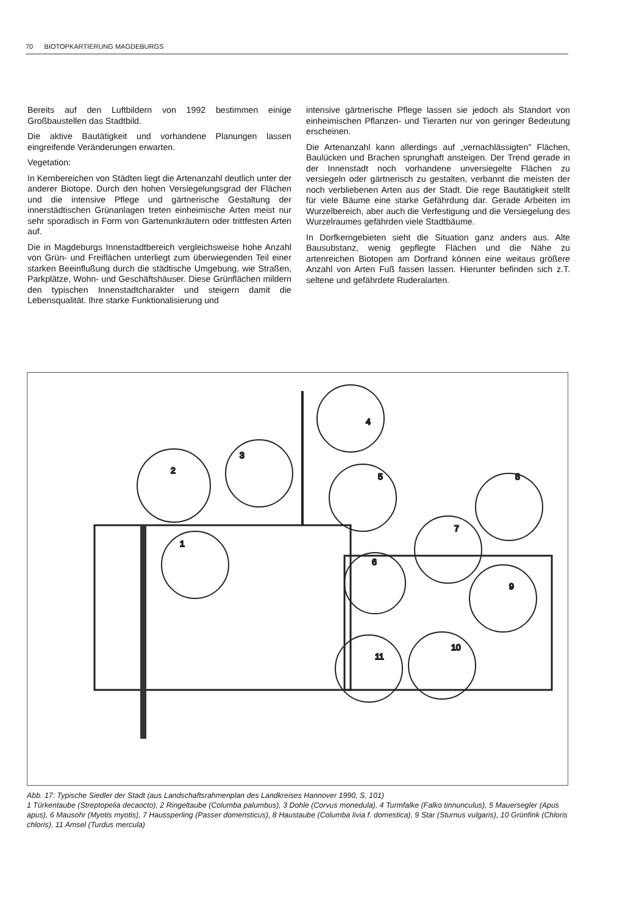70 BIOTOPKARTIERUNG MAGDEBURGS
Bereits auf den Luftbildern von 1992 bestimmen einige Großbaustellen das Stadtbild.
Die aktive Bautätigkeit und vorhandene Planungen lassen eingreifende Veränderungen erwarten.
Vegetation:
In Kernbereichen von Städten liegt die Artenanzahl deutlich unter der anderer Biotope. Durch den hohen Versiegelungsgrad der Flächen und die intensive Pflege und gärtnerische Gestaltung der innerstädtischen Grünanlagen treten einheimische Arten meist nur sehr sporadisch in Form von Gartenunkräutern oder trittfesten Arten auf.
Die in Magdeburgs Innenstadtbereich vergleichsweise hohe Anzahl von Grün- und Freiflächen unterliegt zum überwiegenden Teil einer starken Beeinflußung durch die städtische Umgebung, wie Straßen, Parkplätze, Wohn- und Geschäftshäuser. Diese Grünflächen mildern den typischen Innenstadtcharakter und steigern damit die Lebensqualität. Ihre starke Funktionalisierung und
intensive gärtnerische Pflege lassen sie jedoch als Standort von einheimischen Pflanzen- und Tierarten nur von geringer Bedeutung erscheinen.
Die Artenanzahl kann allerdings auf „vernachlässigten" Flächen, Baulücken und Brachen sprunghaft ansteigen. Der Trend gerade in der Innenstadt noch vorhandene unversiegelte Flächen zu versiegeln oder gärtnerisch zu gestalten, verbannt die meisten der noch verbliebenen Arten aus der Stadt. Die rege Bautätigkeit stellt für viele Bäume eine starke Gefährdung dar. Gerade Arbeiten im Wurzelbereich, aber auch die Verfestigung und die Versiegelung des Wurzelraumes gefährden viele Stadtbäume.
In Dorfkerngebieten sieht die Situation ganz anders aus. Alte Bausubstanz, wenig gepflegte Flächen und die Nähe zu artenreichen Biotopen am Dorfrand können eine weitaus größere Anzahl von Arten Fuß fassen lassen. Hierunter befinden sich z.T. seltene und gefährdete Ruderalarten.
2
3
4
5
1
6
7
8
9
10
11
Abb. 17: Typische Siedler der Stadt (aus Landschaftsrahmenplan des Landkreises Hannover 1990, S. 101)
1 Türkentaube (Streptopelia decaocto), 2 Ringeltaube (Columba palumbus), 3 Dohle (Corvus monedula), 4 Turmfalke (Falko tinnunculus), 5 Mauersegler (Apus apus), 6 Mausohr (Myotis myotis), 7 Haussperling (Passer domensticus), 8 Haustaube (Columba livia f. domestica), 9 Star (Sturnus vulgaris), 10 Grünfink (Chloris chloris), 11 Amsel (Turdus mercula)